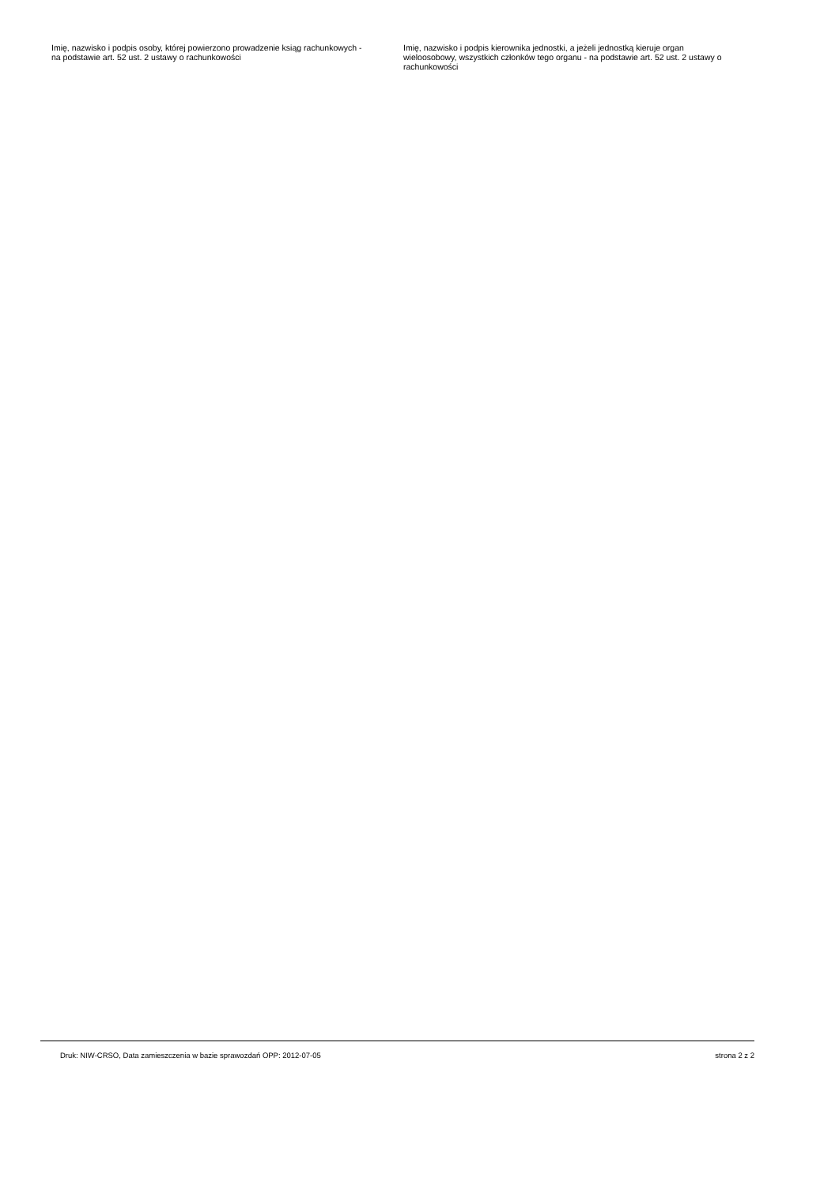Imię, nazwisko i podpis osoby, której powierzono prowadzenie ksiąg rachunkowych - na podstawie art. 52 ust. 2 ustawy o rachunkowości
Imię, nazwisko i podpis kierownika jednostki, a jeżeli jednostką kieruje organ wieloosobowy, wszystkich członków tego organu - na podstawie art. 52 ust. 2 ustawy o rachunkowości
Druk: NIW-CRSO, Data zamieszczenia w bazie sprawozdań OPP: 2012-07-05 strona 2 z 2